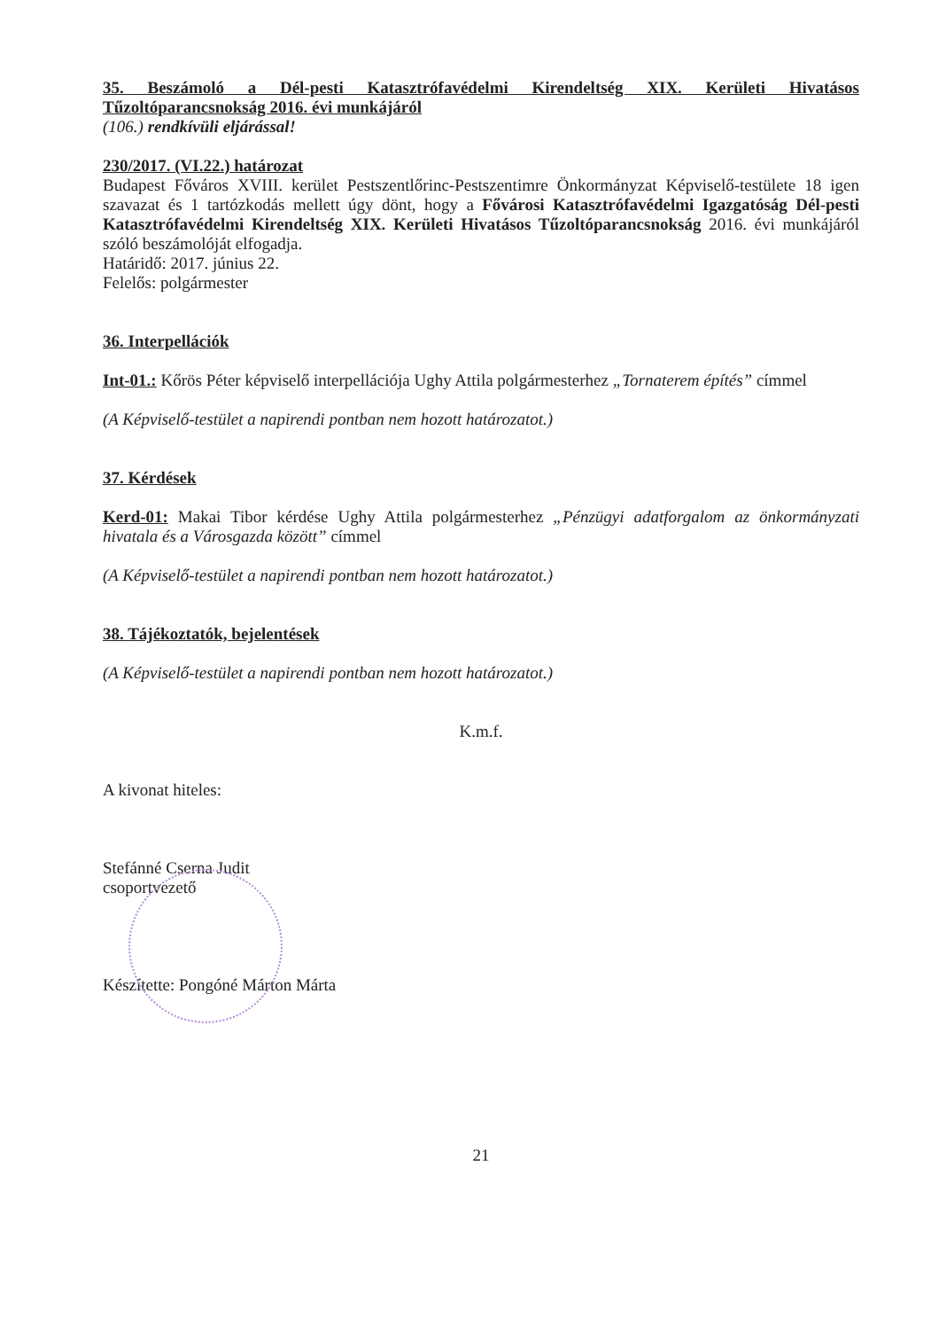35. Beszámoló a Dél-pesti Katasztrófavédelmi Kirendeltség XIX. Kerületi Hivatásos Tűzoltóparancsnokság 2016. évi munkájáról
(106.) rendkívüli eljárással!
230/2017. (VI.22.) határozat
Budapest Főváros XVIII. kerület Pestszentlőrinc-Pestszentimre Önkormányzat Képviselő-testülete 18 igen szavazat és 1 tartózkodás mellett úgy dönt, hogy a Fővárosi Katasztrófavédelmi Igazgatóság Dél-pesti Katasztrófavédelmi Kirendeltség XIX. Kerületi Hivatásos Tűzoltóparancsnokság 2016. évi munkájáról szóló beszámolóját elfogadja.
Határidő: 2017. június 22.
Felelős: polgármester
36. Interpellációk
Int-01.: Kőrös Péter képviselő interpellációja Ughy Attila polgármesterhez „Tornaterem építés” címmel
(A Képviselő-testület a napirendi pontban nem hozott határozatot.)
37. Kérdések
Kerd-01: Makai Tibor kérdése Ughy Attila polgármesterhez „Pénzügyi adatforgalom az önkormányzati hivatala és a Városgazda között” címmel
(A Képviselő-testület a napirendi pontban nem hozott határozatot.)
38. Tájékoztatók, bejelentések
(A Képviselő-testület a napirendi pontban nem hozott határozatot.)
K.m.f.
A kivonat hiteles:
Stefánné Cserna Judit
csoportvezető
Készítette: Pongóné Márton Márta
21